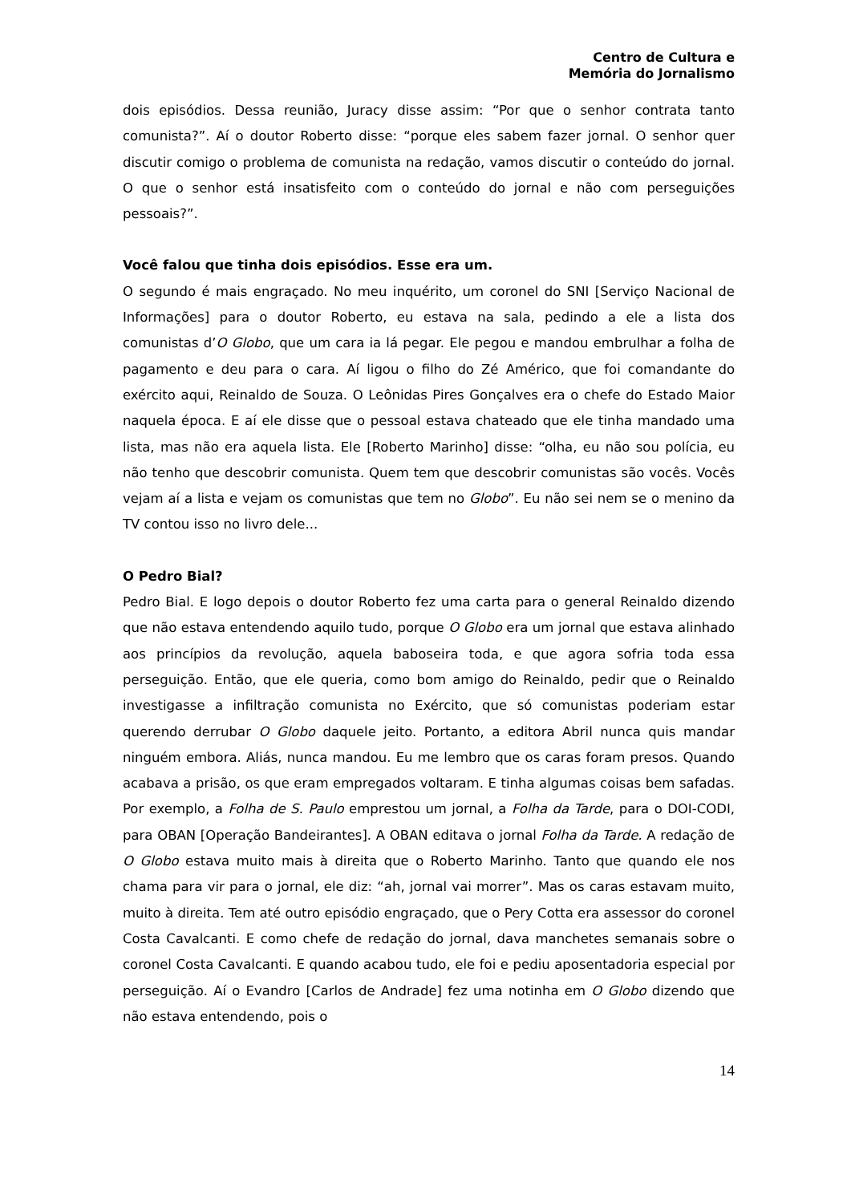Centro de Cultura e
Memória do Jornalismo
dois episódios. Dessa reunião, Juracy disse assim: “Por que o senhor contrata tanto comunista?”. Aí o doutor Roberto disse: “porque eles sabem fazer jornal. O senhor quer discutir comigo o problema de comunista na redação, vamos discutir o conteúdo do jornal. O que o senhor está insatisfeito com o conteúdo do jornal e não com perseguições pessoais?”.
Você falou que tinha dois episódios. Esse era um.
O segundo é mais engraçado. No meu inquérito, um coronel do SNI [Serviço Nacional de Informações] para o doutor Roberto, eu estava na sala, pedindo a ele a lista dos comunistas d’O Globo, que um cara ia lá pegar. Ele pegou e mandou embrulhar a folha de pagamento e deu para o cara. Aí ligou o filho do Zé Américo, que foi comandante do exército aqui, Reinaldo de Souza. O Leônidas Pires Gonçalves era o chefe do Estado Maior naquela época. E aí ele disse que o pessoal estava chateado que ele tinha mandado uma lista, mas não era aquela lista. Ele [Roberto Marinho] disse: “olha, eu não sou polícia, eu não tenho que descobrir comunista. Quem tem que descobrir comunistas são vocês. Vocês vejam aí a lista e vejam os comunistas que tem no Globo”. Eu não sei nem se o menino da TV contou isso no livro dele...
O Pedro Bial?
Pedro Bial. E logo depois o doutor Roberto fez uma carta para o general Reinaldo dizendo que não estava entendendo aquilo tudo, porque O Globo era um jornal que estava alinhado aos princípios da revolução, aquela baboseira toda, e que agora sofria toda essa perseguição. Então, que ele queria, como bom amigo do Reinaldo, pedir que o Reinaldo investigasse a infiltração comunista no Exército, que só comunistas poderiam estar querendo derrubar O Globo daquele jeito. Portanto, a editora Abril nunca quis mandar ninguém embora. Aliás, nunca mandou. Eu me lembro que os caras foram presos. Quando acabava a prisão, os que eram empregados voltaram. E tinha algumas coisas bem safadas. Por exemplo, a Folha de S. Paulo emprestou um jornal, a Folha da Tarde, para o DOI-CODI, para OBAN [Operação Bandeirantes]. A OBAN editava o jornal Folha da Tarde. A redação de O Globo estava muito mais à direita que o Roberto Marinho. Tanto que quando ele nos chama para vir para o jornal, ele diz: “ah, jornal vai morrer”. Mas os caras estavam muito, muito à direita. Tem até outro episódio engraçado, que o Pery Cotta era assessor do coronel Costa Cavalcanti. E como chefe de redação do jornal, dava manchetes semanais sobre o coronel Costa Cavalcanti. E quando acabou tudo, ele foi e pediu aposentadoria especial por perseguição. Aí o Evandro [Carlos de Andrade] fez uma notinha em O Globo dizendo que não estava entendendo, pois o
14